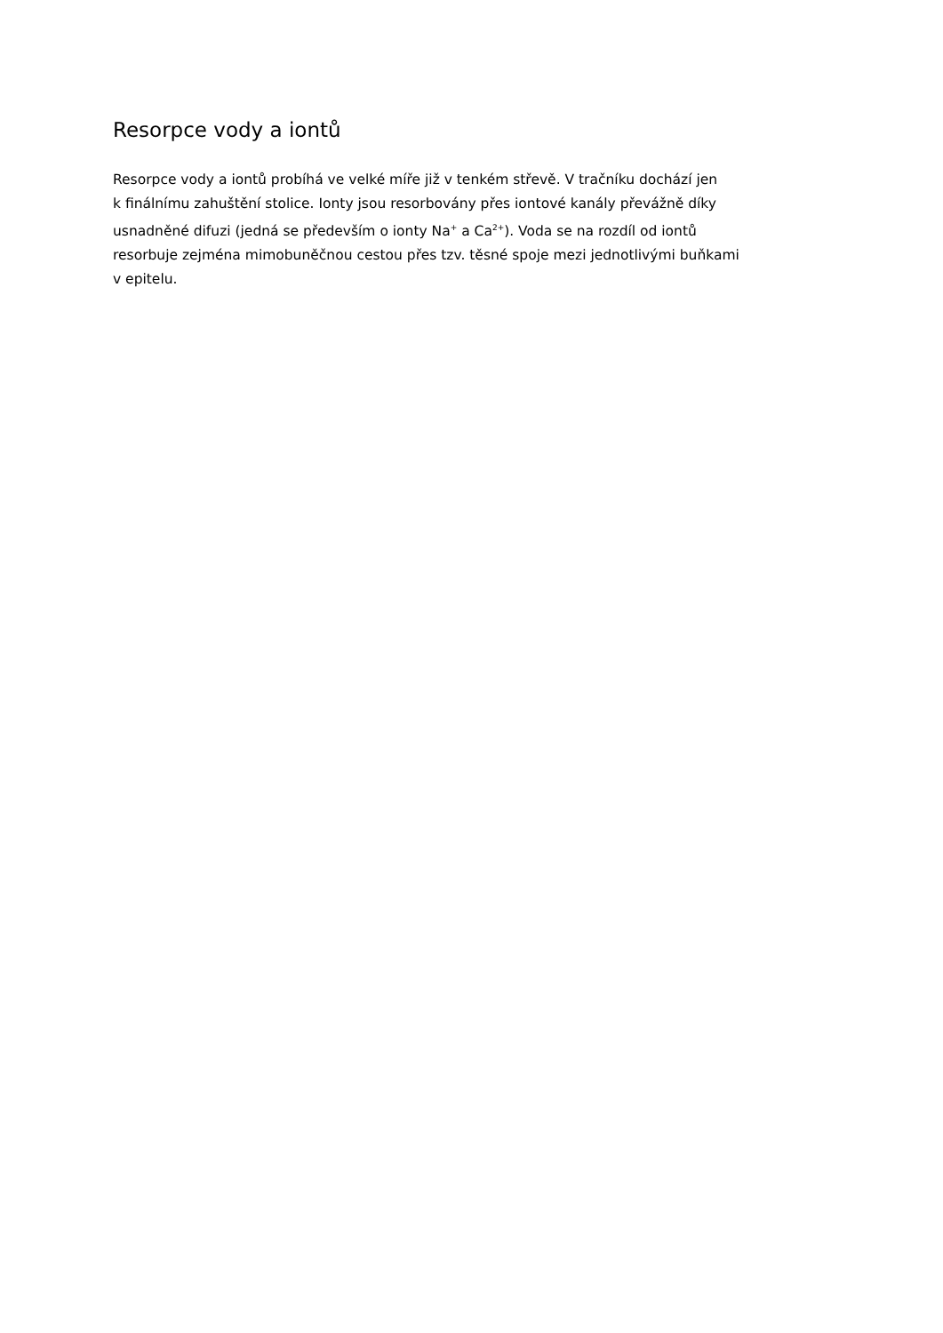Resorpce vody a iontů
Resorpce vody a iontů probíhá ve velké míře již v tenkém střevě. V tračníku dochází jen
k finálnímu zahuštění stolice. Ionty jsou resorbovány přes iontové kanály převážně díky
usnadněné difuzi (jedná se především o ionty Na<sup>+</sup> a Ca<sup>2+</sup>). Voda se na rozdíl od iontů
resorbuje zejména mimobuněčnou cestou přes tzv. těsné spoje mezi jednotlivými buňkami
v epitelu.